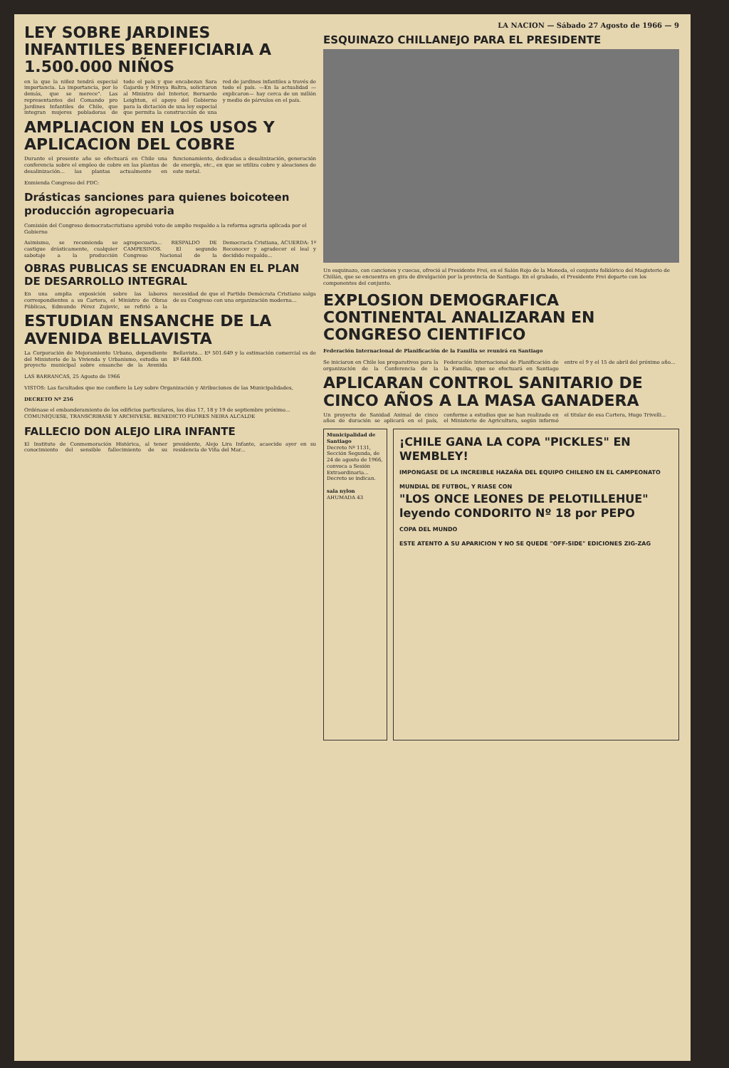LEY SOBRE JARDINES INFANTILES BENEFICIARIA A 1.500.000 NIÑOS
en la que la niñez tendrá especial importancia. La importancia, por lo demás, que se merece". Las representantes del Comando pro Jardines Infantiles de Chile, que integran mujeres pobladoras de todo el país y que encabezan Sara Gajardo y Mireya Baltra, solicitaron al Ministro del Interior, Bernardo Leighton, el apoyo del Gobierno para la dictación de una ley especial que permita la construcción de una red de jardines infantiles a través de todo el país. —En la actualidad —explicaron— hay cerca de un millón y medio de párvulos en el país.
AMPLIACION EN LOS USOS Y APLICACION DEL COBRE
Durante el presente año se efectuará en Chile una conferencia sobre el empleo de cobre en las plantas de desalinización... las plantas actualmente en funcionamiento, dedicadas a desalinización, generación de energía, etc., en que se utiliza cobre y aleaciones de este metal.
Enmienda Congreso del PDC:
Drásticas sanciones para quienes boicoteen producción agropecuaria
Comisión del Congreso democratacristiano aprobó voto de amplio respaldo a la reforma agraria aplicada por el Gobierno
Asimismo, se recomienda se castigue drásticamente, cualquier sabotaje a la producción agropecuaria... RESPALDO DE CAMPESINOS. El segundo Congreso Nacional de la Democracia Cristiana, ACUERDA: 1º Reconocer y agradecer el leal y decidido respaldo...
OBRAS PUBLICAS SE ENCUADRAN EN EL PLAN DE DESARROLLO INTEGRAL
En una amplia exposición sobre las labores correspondientes a su Cartera, el Ministro de Obras Públicas, Edmundo Pérez Zujovic, se refirió a la necesidad de que el Partido Demócrata Cristiano salga de su Congreso con una organización moderna...
ESTUDIAN ENSANCHE DE LA AVENIDA BELLAVISTA
La Corporación de Mejoramiento Urbano, dependiente del Ministerio de la Vivienda y Urbanismo, estudia un proyecto municipal sobre ensanche de la Avenida Bellavista... Eº 501.649 y la estimación comercial es de Eº 648.000.
LAS BARRANCAS, 25 Agosto de 1966
VISTOS: Las facultades que me confiere la Ley sobre Organización y Atribuciones de las Municipalidades,
DECRETO Nº 256
Ordénase el embanderamiento de los edificios particulares, los días 17, 18 y 19 de septiembre próximo... COMUNIQUESE, TRANSCRIBASE Y ARCHIVESE. BENEDICTO FLORES NEIRA ALCALDE
FALLECIO DON ALEJO LIRA INFANTE
El Instituto de Conmemoración Histórica, al tener conocimiento del sensible fallecimiento de su presidente, Alejo Lira Infante, acaecido ayer en su residencia de Viña del Mar...
LA NACION — Sábado 27 Agosto de 1966 — 9
ESQUINAZO CHILLANEJO PARA EL PRESIDENTE
Un esquinazo, con canciones y cuecas, ofreció al Presidente Frei, en el Salón Rojo de la Moneda, el conjunto folklórico del Magisterio de Chillán, que se encuentra en gira de divulgación por la provincia de Santiago. En el grabado, el Presidente Frei departe con los componentes del conjunto.
EXPLOSION DEMOGRAFICA CONTINENTAL ANALIZARAN EN CONGRESO CIENTIFICO
Federación Internacional de Planificación de la Familia se reunirá en Santiago
Se iniciaron en Chile los preparativos para la organización de la Conferencia de la Federación Internacional de Planificación de la Familia, que se efectuará en Santiago entre el 9 y el 15 de abril del próximo año...
APLICARAN CONTROL SANITARIO DE CINCO AÑOS A LA MASA GANADERA
Un proyecto de Sanidad Animal de cinco años de duración se aplicará en el país, conforme a estudios que se han realizado en el Ministerio de Agricultura, según informó el titular de esa Cartera, Hugo Trivelli...
Municipalidad de Santiago
Decreto Nº 1131, Sección Segunda, de 24 de agosto de 1966, convoca a Sesión Extraordinaria... Decreto se indican.
sala nylon
AHUMADA 43
¡CHILE GANA LA COPA "PICKLES" EN WEMBLEY!
IMPONGASE DE LA INCREIBLE HAZAÑA DEL EQUIPO CHILENO EN EL CAMPEONATO MUNDIAL DE FUTBOL, Y RIASE CON
"LOS ONCE LEONES DE PELOTILLEHUE"
leyendo CONDORITO Nº 18 por PEPO
COPA DEL MUNDO
ESTE ATENTO A SU APARICION Y NO SE QUEDE "OFF-SIDE" EDICIONES ZIG-ZAG